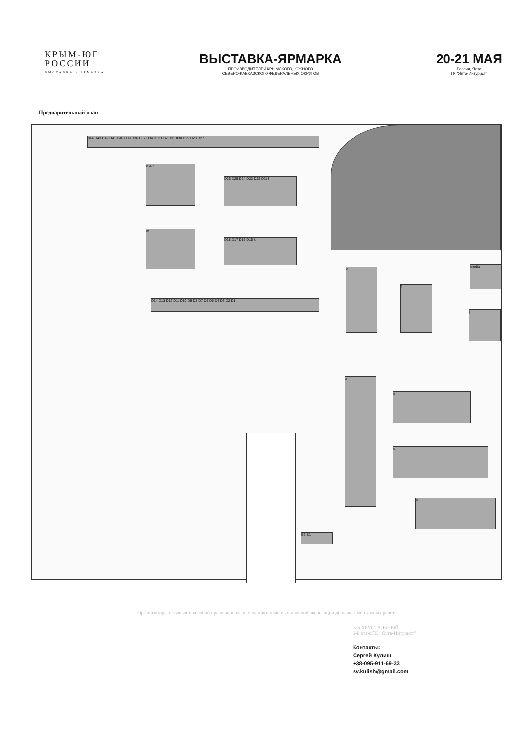КРЫМ-ЮГ
РОССИИ
ВЫСТАВКА - ЯРМАРКА
ВЫСТАВКА-ЯРМАРКА
ПРОИЗВОДИТЕЛЕЙ КРЫМСКОГО, ЮЖНОГО
СЕВЕРО-КАВКАЗСКОГО ФЕДЕРАЛЬНЫХ ОКРУГОВ
20-21 МАЯ
Россия, Ялта
ГК "Ялта-Интурист"
Предварительный план
D44 D43 D42 D41 D40 D39 D36 D37 D34 D33 D32 D31 D30 D29 D28 D27
n A-n
D26 D25 D24 D23 D22 D21 l
m
D18 D17 D16 D15 k
D14 D13 D12 D11 D10 D9 D8 D7 D6 D5 D4 D3 D2 D1
media
e
f
j
a
d
c
b
B2 B1
Организаторы оставляют за собой право вносить изменения в план выставочной экспозиции до начала монтажных работ
Зал ХРУСТАЛЬНЫЙ
2-й этаж ГК "Ялта-Интурист"
Контакты:
Сергей Кулиш
+38-095-911-69-33
sv.kulish@gmail.com